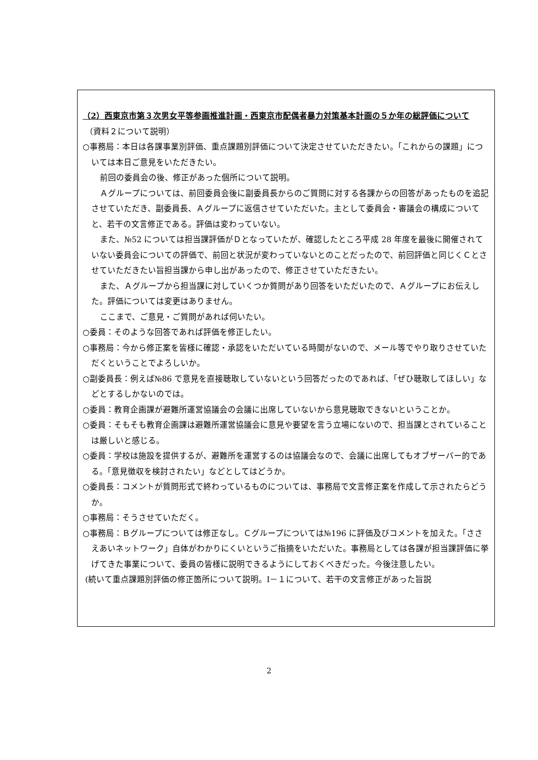（2）西東京市第３次男女平等参画推進計画・西東京市配偶者暴力対策基本計画の５か年の総評価について
（資料２について説明）
○事務局：本日は各課事業別評価、重点課題別評価について決定させていただきたい。「これからの課題」については本日ご意見をいただきたい。
前回の委員会の後、修正があった個所について説明。
Ａグループについては、前回委員会後に副委員長からのご質問に対する各課からの回答があったものを追記させていただき、副委員長、Ａグループに返信させていただいた。主として委員会・審議会の構成についてと、若干の文言修正である。評価は変わっていない。
また、№52 については担当課評価がＤとなっていたが、確認したところ平成 28 年度を最後に開催されていない委員会についての評価で、前回と状況が変わっていないとのことだったので、前回評価と同じくＣとさせていただきたい旨担当課から申し出があったので、修正させていただきたい。
また、Ａグループから担当課に対していくつか質問があり回答をいただいたので、Ａグループにお伝えした。評価については変更はありません。
ここまで、ご意見・ご質問があれば伺いたい。
○委員：そのような回答であれば評価を修正したい。
○事務局：今から修正案を皆様に確認・承認をいただいている時間がないので、メール等でやり取りさせていただくということでよろしいか。
○副委員長：例えば№86 で意見を直接聴取していないという回答だったのであれば、「ぜひ聴取してほしい」などとするしかないのでは。
○委員：教育企画課が避難所運営協議会の会議に出席していないから意見聴取できないということか。
○委員：そもそも教育企画課は避難所運営協議会に意見や要望を言う立場にないので、担当課とされていることは厳しいと感じる。
○委員：学校は施設を提供するが、避難所を運営するのは協議会なので、会議に出席してもオブザーバー的である。「意見徴収を検討されたい」などとしてはどうか。
○委員長：コメントが質問形式で終わっているものについては、事務局で文言修正案を作成して示されたらどうか。
○事務局：そうさせていただく。
○事務局：Ｂグループについては修正なし。Ｃグループについては№196 に評価及びコメントを加えた。「ささえあいネットワーク」自体がわかりにくいというご指摘をいただいた。事務局としては各課が担当課評価に挙げてきた事業について、委員の皆様に説明できるようにしておくべきだった。今後注意したい。
(続いて重点課題別評価の修正箇所について説明。Ⅰ－１について、若干の文言修正があった旨説
2